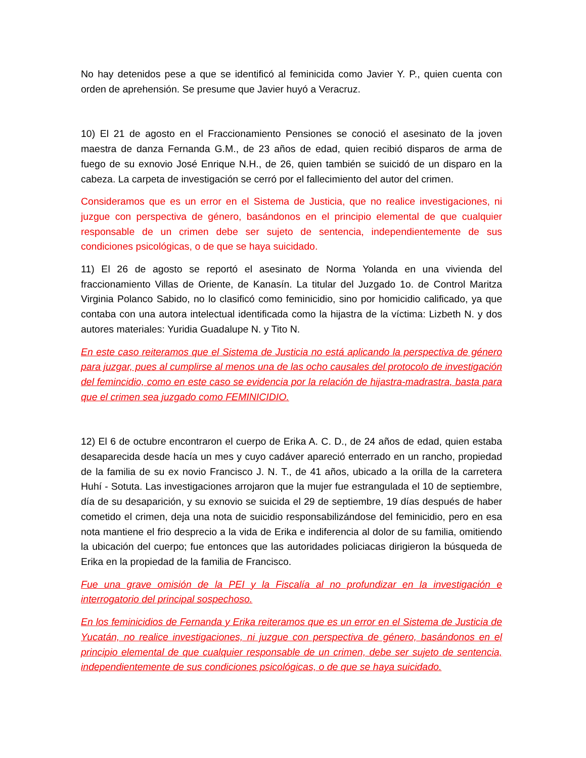No hay detenidos pese a que se identificó al feminicida como Javier Y. P., quien cuenta con orden de aprehensión. Se presume que Javier huyó a Veracruz.
10) El 21 de agosto en el Fraccionamiento Pensiones se conoció el asesinato de la joven maestra de danza Fernanda G.M., de 23 años de edad, quien recibió disparos de arma de fuego de su exnovio José Enrique N.H., de 26, quien también se suicidó de un disparo en la cabeza. La carpeta de investigación se cerró por el fallecimiento del autor del crimen.
Consideramos que es un error en el Sistema de Justicia, que no realice investigaciones, ni juzgue con perspectiva de género, basándonos en el principio elemental de que cualquier responsable de un crimen debe ser sujeto de sentencia, independientemente de sus condiciones psicológicas, o de que se haya suicidado.
11) El 26 de agosto se reportó el asesinato de Norma Yolanda en una vivienda del fraccionamiento Villas de Oriente, de Kanasín. La titular del Juzgado 1o. de Control Maritza Virginia Polanco Sabido, no lo clasificó como feminicidio, sino por homicidio calificado, ya que contaba con una autora intelectual identificada como la hijastra de la víctima: Lizbeth N. y dos autores materiales: Yuridia Guadalupe N. y Tito N.
En este caso reiteramos que el Sistema de Justicia no está aplicando la perspectiva de género para juzgar, pues al cumplirse al menos una de las ocho causales del protocolo de investigación del femincidio, como en este caso se evidencia por la relación de hijastra-madrastra, basta para que el crimen sea juzgado como FEMINICIDIO.
12) El 6 de octubre encontraron el cuerpo de Erika A. C. D., de 24 años de edad, quien estaba desaparecida desde hacía un mes y cuyo cadáver apareció enterrado en un rancho, propiedad de la familia de su ex novio Francisco J. N. T., de 41 años, ubicado a la orilla de la carretera Huhí - Sotuta. Las investigaciones arrojaron que la mujer fue estrangulada el 10 de septiembre, día de su desaparición, y su exnovio se suicida el 29 de septiembre, 19 días después de haber cometido el crimen, deja una nota de suicidio responsabilizándose del feminicidio, pero en esa nota mantiene el frio desprecio a la vida de Erika e indiferencia al dolor de su familia, omitiendo la ubicación del cuerpo; fue entonces que las autoridades policiacas dirigieron la búsqueda de Erika en la propiedad de la familia de Francisco.
Fue una grave omisión de la PEI y la Fiscalía al no profundizar en la investigación e interrogatorio del principal sospechoso.
En los feminicidios de Fernanda y Erika reiteramos que es un error en el Sistema de Justicia de Yucatán, no realice investigaciones, ni juzgue con perspectiva de género, basándonos en el principio elemental de que cualquier responsable de un crimen, debe ser sujeto de sentencia, independientemente de sus condiciones psicológicas, o de que se haya suicidado.